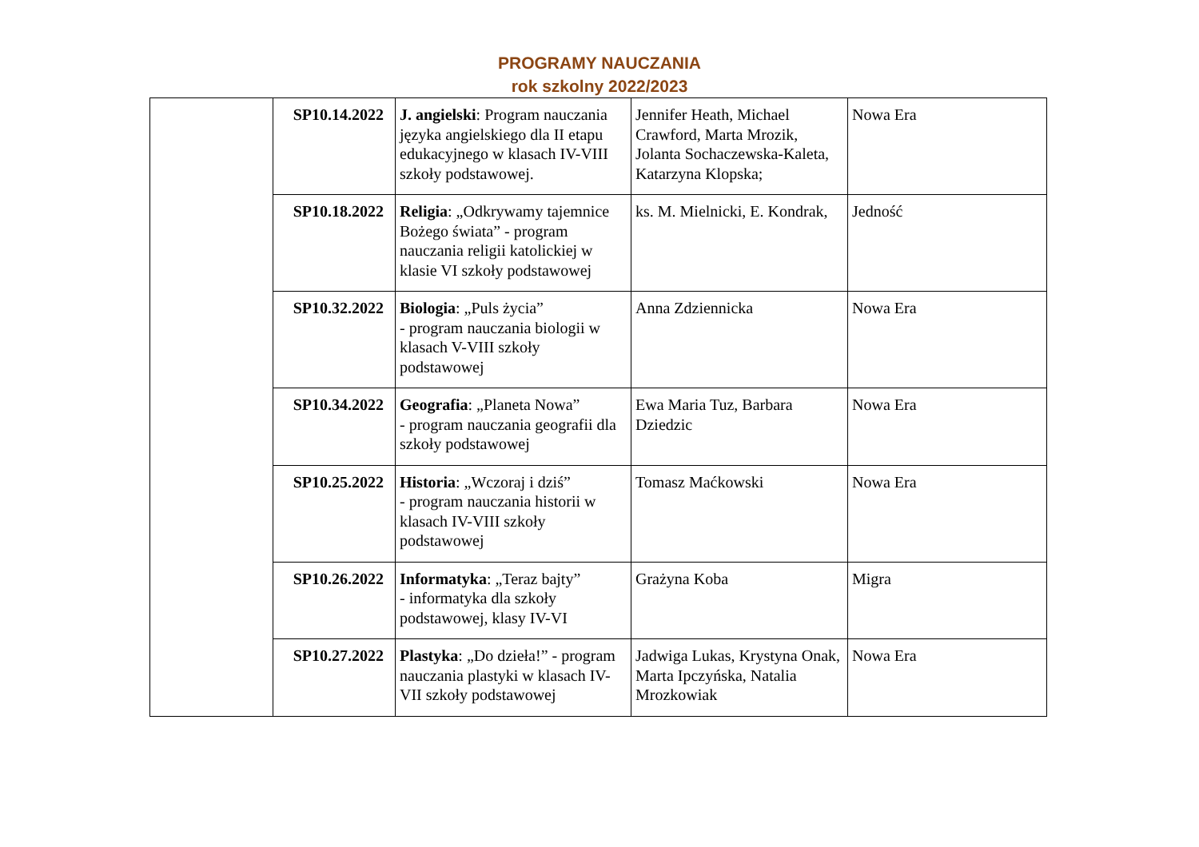PROGRAMY NAUCZANIA
rok szkolny 2022/2023
| | SP10.14.2022 | J. angielski : Program nauczania języka angielskiego dla II etapu edukacyjnego w klasach IV-VIII szkoły podstawowej. | Jennifer Heath, Michael Crawford, Marta Mrozik, Jolanta Sochaczewska-Kaleta, Katarzyna Klopska; | Nowa Era |
| | SP10.18.2022 | Religia : „Odkrywamy tajemnice Bożego świata” - program nauczania religii katolickiej w klasie VI szkoły podstawowej | ks. M. Mielnicki, E. Kondrak, | Jedność |
| | SP10.32.2022 | Biologia : „Puls życia” - program nauczania biologii w klasach V-VIII szkoły podstawowej | Anna Zdziennicka | Nowa Era |
| | SP10.34.2022 | Geografia : „Planeta Nowa” - program nauczania geografii dla szkoły podstawowej | Ewa Maria Tuz, Barbara Dziedzic | Nowa Era |
| | SP10.25.2022 | Historia : „Wczoraj i dziś” - program nauczania historii w klasach IV-VIII szkoły podstawowej | Tomasz Maćkowski | Nowa Era |
| | SP10.26.2022 | Informatyka : „Teraz bajty” - informatyka dla szkoły podstawowej, klasy IV-VI | Grażyna Koba | Migra |
| | SP10.27.2022 | Plastyka : „Do dzieła!” - program nauczania plastyki w klasach IV-VII szkoły podstawowej | Jadwiga Lukas, Krystyna Onak, Marta Ipczyńska, Natalia Mrozkowiak | Nowa Era |